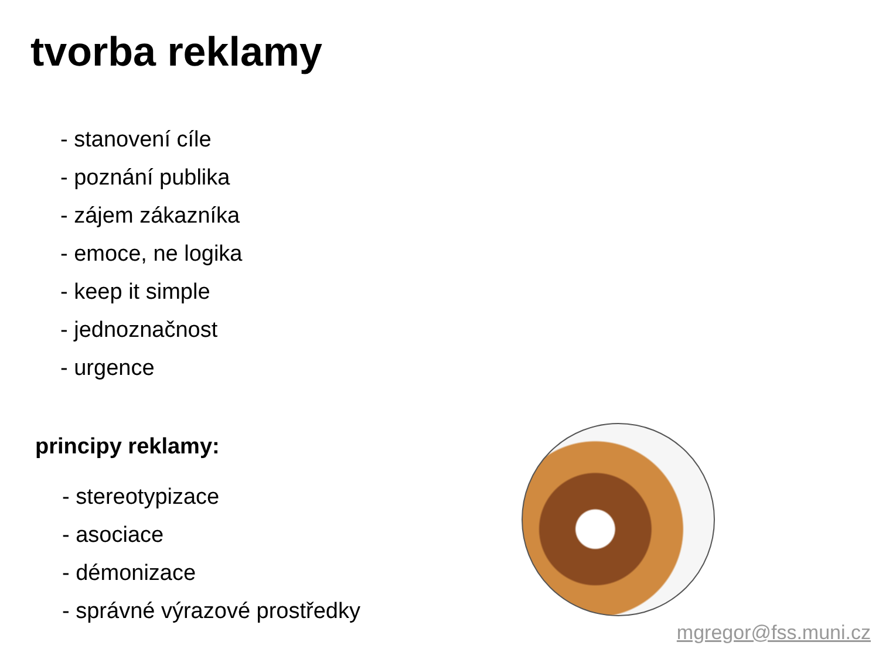tvorba reklamy
- stanovení cíle
- poznání publika
- zájem zákazníka
- emoce, ne logika
- keep it simple
- jednoznačnost
- urgence
principy reklamy:
- stereotypizace
- asociace
- démonizace
- správné výrazové prostředky
mgregor@fss.muni.cz